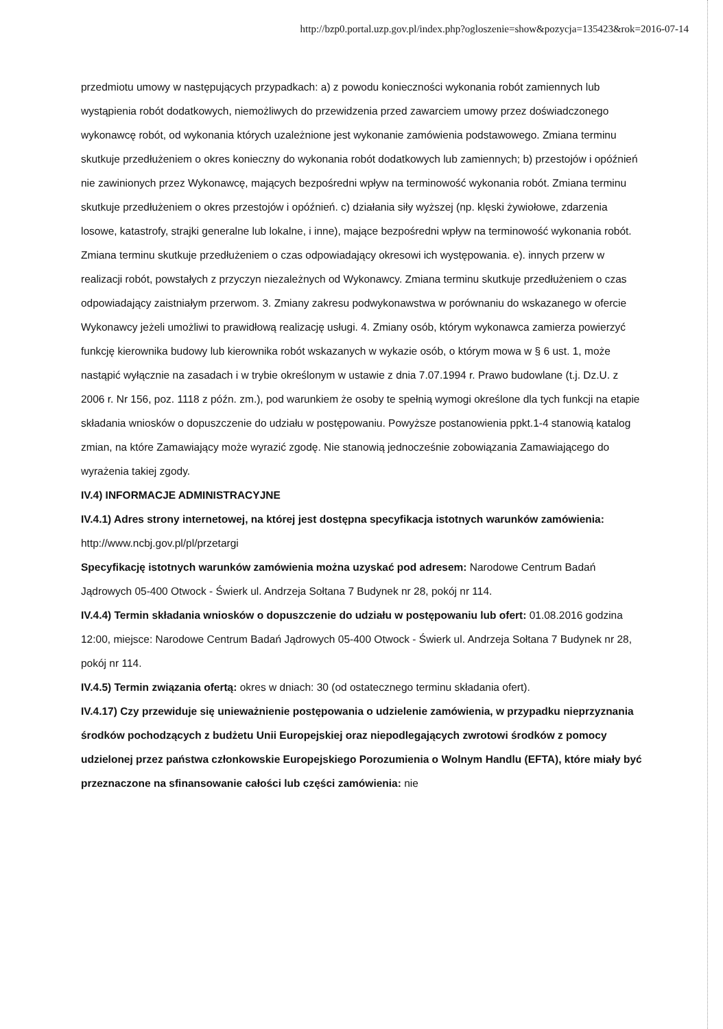http://bzp0.portal.uzp.gov.pl/index.php?ogloszenie=show&pozycja=135423&rok=2016-07-14
przedmiotu umowy w następujących przypadkach: a) z powodu konieczności wykonania robót zamiennych lub wystąpienia robót dodatkowych, niemożliwych do przewidzenia przed zawarciem umowy przez doświadczonego wykonawcę robót, od wykonania których uzależnione jest wykonanie zamówienia podstawowego. Zmiana terminu skutkuje przedłużeniem o okres konieczny do wykonania robót dodatkowych lub zamiennych; b) przestojów i opóźnień nie zawinionych przez Wykonawcę, mających bezpośredni wpływ na terminowość wykonania robót. Zmiana terminu skutkuje przedłużeniem o okres przestojów i opóźnień. c) działania siły wyższej (np. klęski żywiołowe, zdarzenia losowe, katastrofy, strajki generalne lub lokalne, i inne), mające bezpośredni wpływ na terminowość wykonania robót. Zmiana terminu skutkuje przedłużeniem o czas odpowiadający okresowi ich występowania. e). innych przerw w realizacji robót, powstałych z przyczyn niezależnych od Wykonawcy. Zmiana terminu skutkuje przedłużeniem o czas odpowiadający zaistniałym przerwom. 3. Zmiany zakresu podwykonawstwa w porównaniu do wskazanego w ofercie Wykonawcy jeżeli umożliwi to prawidłową realizację usługi. 4. Zmiany osób, którym wykonawca zamierza powierzyć funkcję kierownika budowy lub kierownika robót wskazanych w wykazie osób, o którym mowa w § 6 ust. 1, może nastąpić wyłącznie na zasadach i w trybie określonym w ustawie z dnia 7.07.1994 r. Prawo budowlane (t.j. Dz.U. z 2006 r. Nr 156, poz. 1118 z późn. zm.), pod warunkiem że osoby te spełnią wymogi określone dla tych funkcji na etapie składania wniosków o dopuszczenie do udziału w postępowaniu. Powyższe postanowienia ppkt.1-4 stanowią katalog zmian, na które Zamawiający może wyrazić zgodę. Nie stanowią jednocześnie zobowiązania Zamawiającego do wyrażenia takiej zgody.
IV.4) INFORMACJE ADMINISTRACYJNE
IV.4.1) Adres strony internetowej, na której jest dostępna specyfikacja istotnych warunków zamówienia: http://www.ncbj.gov.pl/pl/przetargi
Specyfikację istotnych warunków zamówienia można uzyskać pod adresem: Narodowe Centrum Badań Jądrowych 05-400 Otwock - Świerk ul. Andrzeja Sołtana 7 Budynek nr 28, pokój nr 114.
IV.4.4) Termin składania wniosków o dopuszczenie do udziału w postępowaniu lub ofert: 01.08.2016 godzina 12:00, miejsce: Narodowe Centrum Badań Jądrowych 05-400 Otwock - Świerk ul. Andrzeja Sołtana 7 Budynek nr 28, pokój nr 114.
IV.4.5) Termin związania ofertą: okres w dniach: 30 (od ostatecznego terminu składania ofert).
IV.4.17) Czy przewiduje się unieważnienie postępowania o udzielenie zamówienia, w przypadku nieprzyznania środków pochodzących z budżetu Unii Europejskiej oraz niepodlegających zwrotowi środków z pomocy udzielonej przez państwa członkowskie Europejskiego Porozumienia o Wolnym Handlu (EFTA), które miały być przeznaczone na sfinansowanie całości lub części zamówienia: nie